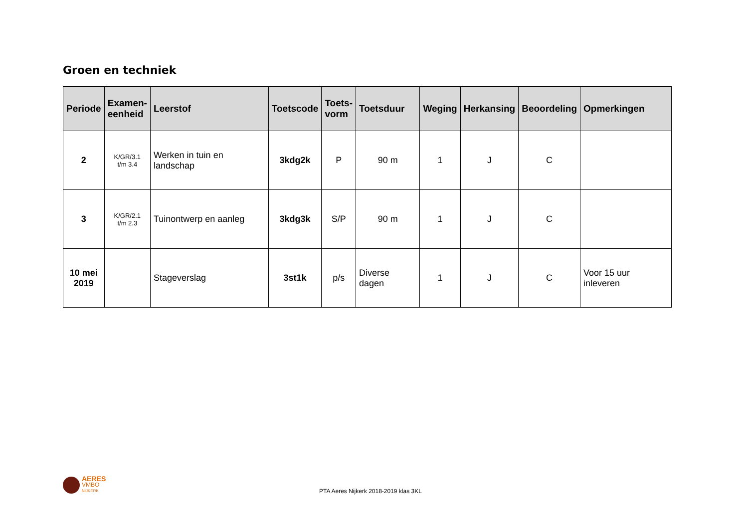Groen en techniek
| Periode | Examen- eenheid | Leerstof | Toetscode | Toets- vorm | Toetsduur | Weging | Herkansing | Beoordeling | Opmerkingen |
| --- | --- | --- | --- | --- | --- | --- | --- | --- | --- |
| 2 | K/GR/3.1 t/m 3.4 | Werken in tuin en landschap | 3kdg2k | P | 90 m | 1 | J | C | |
| 3 | K/GR/2.1 t/m 2.3 | Tuinontwerp en aanleg | 3kdg3k | S/P | 90 m | 1 | J | C | |
| 10 mei 2019 | | Stageverslag | 3st1k | p/s | Diverse dagen | 1 | J | C | Voor 15 uur inleveren |
AERES
VMBO
NIJKERK
PTA Aeres Nijkerk 2018-2019 klas 3KL